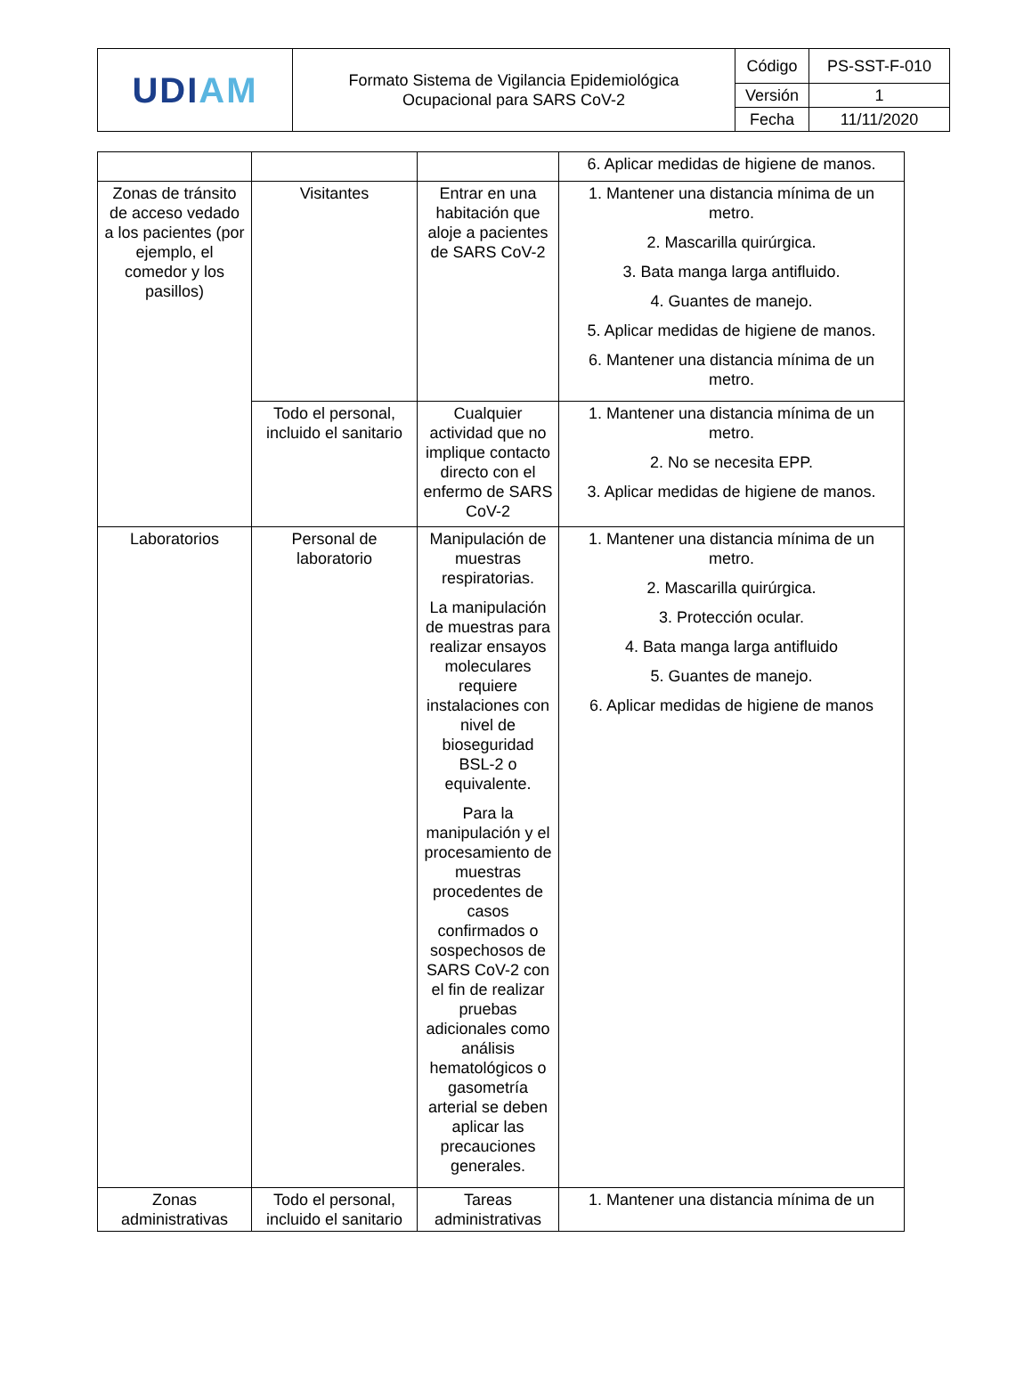| UDI AM | Formato Sistema de Vigilancia Epidemiológica Ocupacional para SARS CoV-2 | Código | PS-SST-F-010 |
| | | Versión | 1 |
| | | Fecha | 11/11/2020 |
| | | | 6. Aplicar medidas de higiene de manos. |
| Zonas de tránsito de acceso vedado a los pacientes (por ejemplo, el comedor y los pasillos) | Visitantes | Entrar en una habitación que aloje a pacientes de SARS CoV-2 | 1. Mantener una distancia mínima de un metro. 2. Mascarilla quirúrgica. 3. Bata manga larga antifluido. 4. Guantes de manejo. 5. Aplicar medidas de higiene de manos. 6. Mantener una distancia mínima de un metro. |
| | Todo el personal, incluido el sanitario | Cualquier actividad que no implique contacto directo con el enfermo de SARS CoV-2 | 1. Mantener una distancia mínima de un metro. 2. No se necesita EPP. 3. Aplicar medidas de higiene de manos. |
| Laboratorios | Personal de laboratorio | Manipulación de muestras respiratorias. La manipulación de muestras para realizar ensayos moleculares requiere instalaciones con nivel de bioseguridad BSL-2 o equivalente. Para la manipulación y el procesamiento de muestras procedentes de casos confirmados o sospechosos de SARS CoV-2 con el fin de realizar pruebas adicionales como análisis hematológicos o gasometría arterial se deben aplicar las precauciones generales. | 1. Mantener una distancia mínima de un metro. 2. Mascarilla quirúrgica. 3. Protección ocular. 4. Bata manga larga antifluido 5. Guantes de manejo. 6. Aplicar medidas de higiene de manos |
| Zonas administrativas | Todo el personal, incluido el sanitario | Tareas administrativas | 1. Mantener una distancia mínima de un |